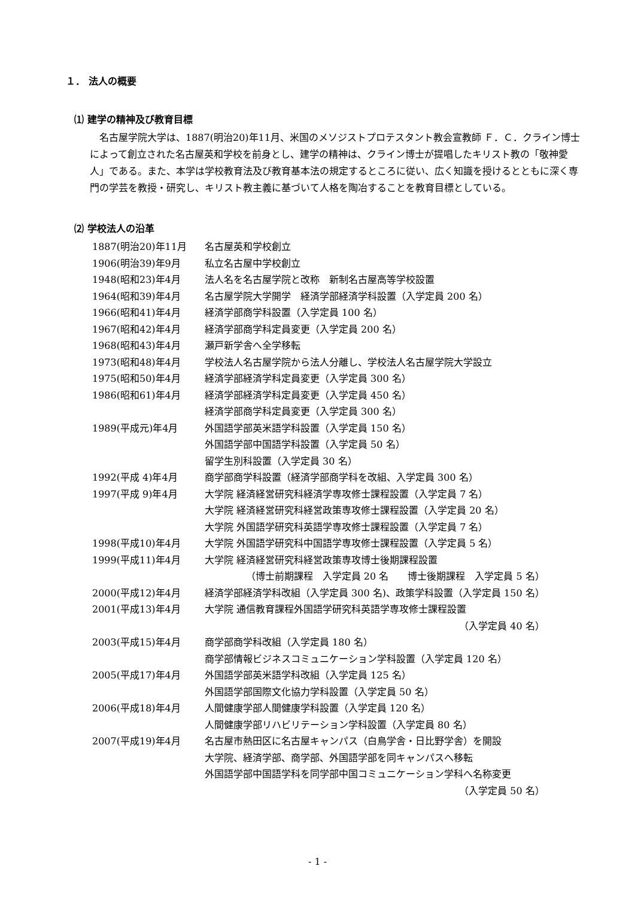１． 法人の概要
⑴ 建学の精神及び教育目標
名古屋学院大学は、1887(明治20)年11月、米国のメソジストプロテスタント教会宣教師 Ｆ．Ｃ．クライン博士によって創立された名古屋英和学校を前身とし、建学の精神は、クライン博士が提唱したキリスト教の「敬神愛人」である。また、本学は学校教育法及び教育基本法の規定するところに従い、広く知識を授けるとともに深く専門の学芸を教授・研究し、キリスト教主義に基づいて人格を陶冶することを教育目標としている。
⑵ 学校法人の沿革
| 1887(明治20)年11月 | 名古屋英和学校創立 |
| 1906(明治39)年9月 | 私立名古屋中学校創立 |
| 1948(昭和23)年4月 | 法人名を名古屋学院と改称 新制名古屋高等学校設置 |
| 1964(昭和39)年4月 | 名古屋学院大学開学 経済学部経済学科設置（入学定員 200 名） |
| 1966(昭和41)年4月 | 経済学部商学科設置（入学定員 100 名） |
| 1967(昭和42)年4月 | 経済学部商学科定員変更（入学定員 200 名） |
| 1968(昭和43)年4月 | 瀬戸新学舎へ全学移転 |
| 1973(昭和48)年4月 | 学校法人名古屋学院から法人分離し、学校法人名古屋学院大学設立 |
| 1975(昭和50)年4月 | 経済学部経済学科定員変更（入学定員 300 名） |
| 1986(昭和61)年4月 | 経済学部経済学科定員変更（入学定員 450 名） |
| | 経済学部商学科定員変更（入学定員 300 名） |
| 1989(平成元)年4月 | 外国語学部英米語学科設置（入学定員 150 名） |
| | 外国語学部中国語学科設置（入学定員 50 名） |
| | 留学生別科設置（入学定員 30 名） |
| 1992(平成 4)年4月 | 商学部商学科設置（経済学部商学科を改組、入学定員 300 名） |
| 1997(平成 9)年4月 | 大学院 経済経営研究科経済学専攻修士課程設置（入学定員 7 名） |
| | 大学院 経済経営研究科経営政策専攻修士課程設置（入学定員 20 名） |
| | 大学院 外国語学研究科英語学専攻修士課程設置（入学定員 7 名） |
| 1998(平成10)年4月 | 大学院 外国語学研究科中国語学専攻修士課程設置（入学定員 5 名） |
| 1999(平成11)年4月 | 大学院 経済経営研究科経営政策専攻博士後期課程設置 |
| | （博士前期課程 入学定員 20 名 博士後期課程 入学定員 5 名） |
| 2000(平成12)年4月 | 経済学部経済学科改組（入学定員 300 名)、政策学科設置（入学定員 150 名） |
| 2001(平成13)年4月 | 大学院 通信教育課程外国語学研究科英語学専攻修士課程設置 |
| | （入学定員 40 名） |
| 2003(平成15)年4月 | 商学部商学科改組（入学定員 180 名） |
| | 商学部情報ビジネスコミュニケーション学科設置（入学定員 120 名） |
| 2005(平成17)年4月 | 外国語学部英米語学科改組（入学定員 125 名） |
| | 外国語学部国際文化協力学科設置（入学定員 50 名） |
| 2006(平成18)年4月 | 人間健康学部人間健康学科設置（入学定員 120 名） |
| | 人間健康学部リハビリテーション学科設置（入学定員 80 名） |
| 2007(平成19)年4月 | 名古屋市熱田区に名古屋キャンパス（白鳥学舎・日比野学舎）を開設 |
| | 大学院、経済学部、商学部、外国語学部を同キャンパスへ移転 |
| | 外国語学部中国語学科を同学部中国コミュニケーション学科へ名称変更 |
| | （入学定員 50 名） |
- 1 -